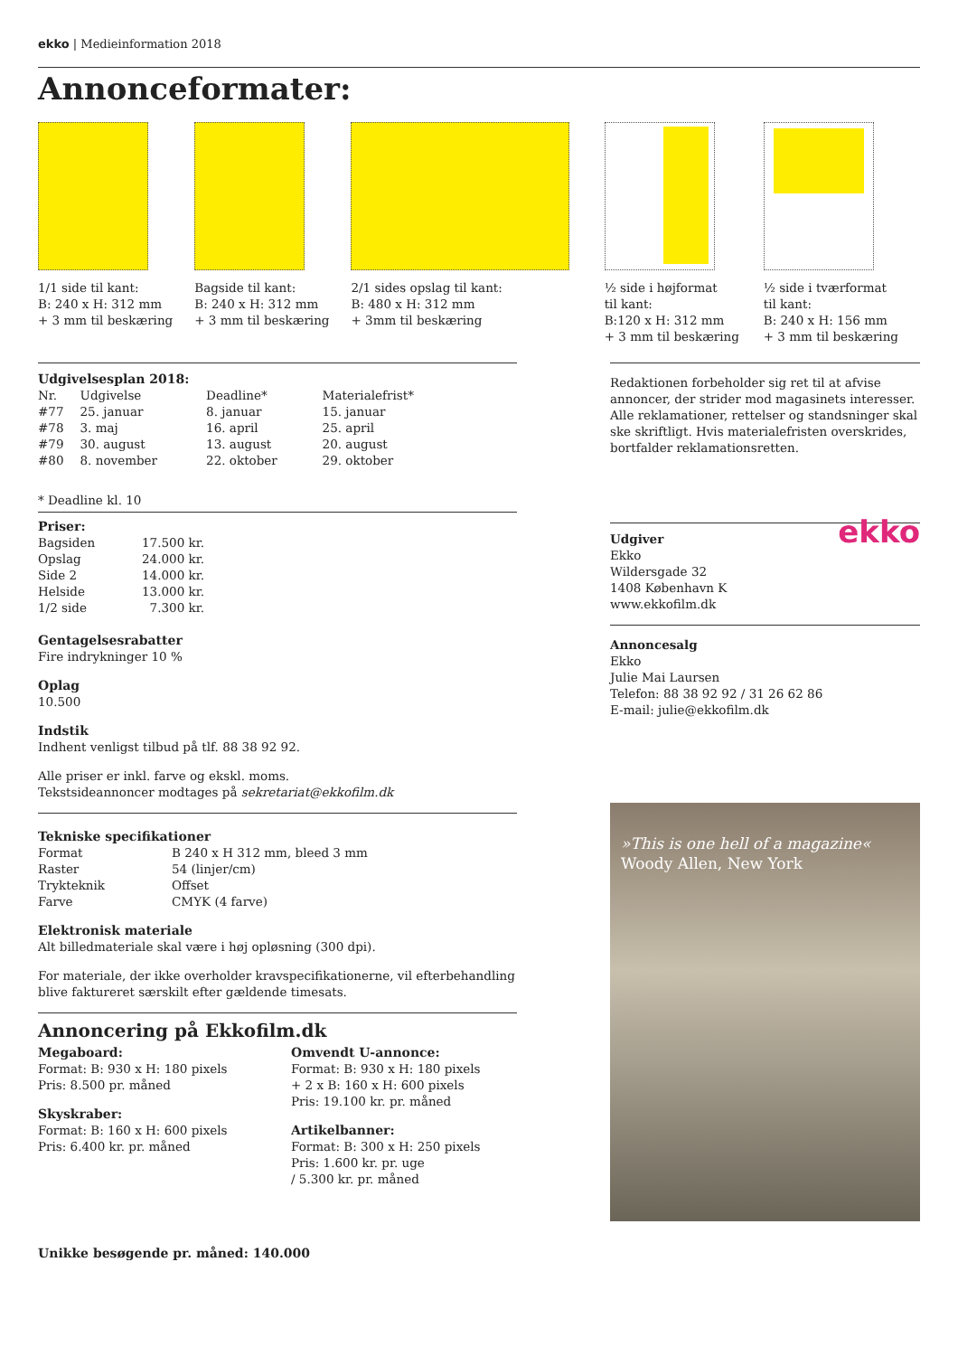ekko | Medieinformation 2018
Annonceformater:
1/1 side til kant:
B: 240 x H: 312 mm
+ 3 mm til beskæring
Bagside til kant:
B: 240 x H: 312 mm
+ 3 mm til beskæring
2/1 sides opslag til kant:
B: 480 x H: 312 mm
+ 3mm til beskæring
½ side i højformat
til kant:
B:120 x H: 312 mm
+ 3 mm til beskæring
½ side i tværformat
til kant:
B: 240 x H: 156 mm
+ 3 mm til beskæring
Udgivelsesplan 2018:
| Nr. | Udgivelse | Deadline* | Materialefrist* |
| #77 | 25. januar | 8. januar | 15. januar |
| #78 | 3. maj | 16. april | 25. april |
| #79 | 30. august | 13. august | 20. august |
| #80 | 8. november | 22. oktober | 29. oktober |
* Deadline kl. 10
Priser:
| Bagsiden | 17.500 kr. |
| Opslag | 24.000 kr. |
| Side 2 | 14.000 kr. |
| Helside | 13.000 kr. |
| 1/2 side | 7.300 kr. |
Gentagelsesrabatter
Fire indrykninger 10 %
Oplag
10.500
Indstik
Indhent venligst tilbud på tlf. 88 38 92 92.
Alle priser er inkl. farve og ekskl. moms.
Tekstsideannoncer modtages på sekretariat@ekkofilm.dk
Tekniske specifikationer
| Format | B 240 x H 312 mm, bleed 3 mm |
| Raster | 54 (linjer/cm) |
| Trykteknik | Offset |
| Farve | CMYK (4 farve) |
Elektronisk materiale
Alt billedmateriale skal være i høj opløsning (300 dpi).
For materiale, der ikke overholder kravspecifikationerne, vil efterbehandling blive faktureret særskilt efter gældende timesats.
Annoncering på Ekkofilm.dk
Megaboard:
Format: B: 930 x H: 180 pixels
Pris: 8.500 pr. måned
Skyskraber:
Format: B: 160 x H: 600 pixels
Pris: 6.400 kr. pr. måned
Omvendt U-annonce:
Format: B: 930 x H: 180 pixels
+ 2 x B: 160 x H: 600 pixels
Pris: 19.100 kr. pr. måned
Artikelbanner:
Format: B: 300 x H: 250 pixels
Pris: 1.600 kr. pr. uge
/ 5.300 kr. pr. måned
Unikke besøgende pr. måned: 140.000
Redaktionen forbeholder sig ret til at afvise annoncer, der strider mod magasinets interesser. Alle reklamationer, rettelser og standsninger skal ske skriftligt. Hvis materialefristen overskrides, bortfalder reklamationsretten.
ekko
Udgiver
Ekko
Wildersgade 32
1408 København K
www.ekkofilm.dk
Annoncesalg
Ekko
Julie Mai Laursen
Telefon: 88 38 92 92 / 31 26 62 86
E-mail: julie@ekkofilm.dk
»This is one hell of a magazine«
Woody Allen, New York